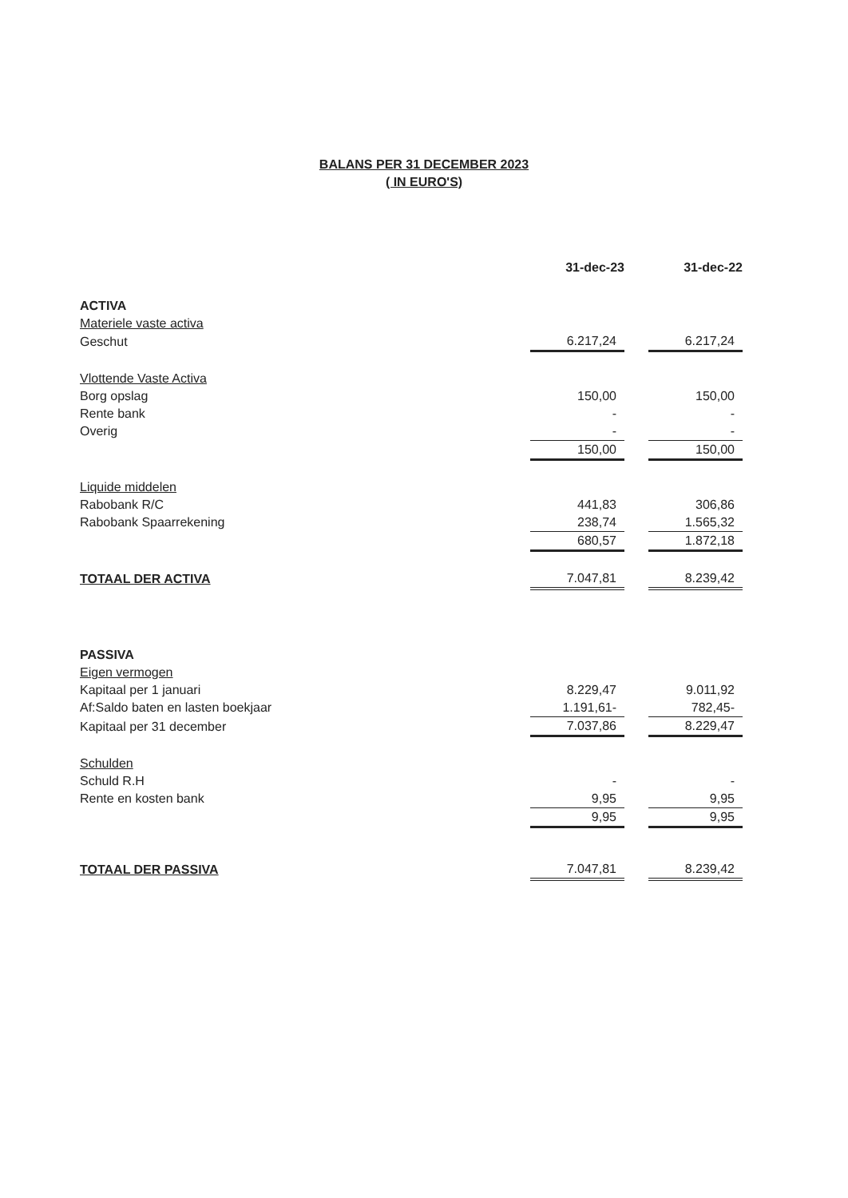BALANS PER 31 DECEMBER 2023
( IN EURO'S)
| | 31-dec-23 | | 31-dec-22 |
| ACTIVA | | | |
| Materiele vaste activa | | | |
| Geschut | 6.217,24 | | 6.217,24 |
| Vlottende Vaste Activa | | | |
| Borg opslag | 150,00 | | 150,00 |
| Rente bank | - | | - |
| Overig | - | | - |
| | 150,00 | | 150,00 |
| Liquide middelen | | | |
| Rabobank R/C | 441,83 | | 306,86 |
| Rabobank Spaarrekening | 238,74 | | 1.565,32 |
| | 680,57 | | 1.872,18 |
| TOTAAL DER ACTIVA | 7.047,81 | | 8.239,42 |
| PASSIVA | | | |
| Eigen vermogen | | | |
| Kapitaal per 1 januari | 8.229,47 | | 9.011,92 |
| Af:Saldo baten en lasten boekjaar | 1.191,61- | | 782,45- |
| Kapitaal per 31 december | 7.037,86 | | 8.229,47 |
| Schulden | | | |
| Schuld R.H | - | | - |
| Rente en kosten bank | 9,95 | | 9,95 |
| | 9,95 | | 9,95 |
| TOTAAL DER PASSIVA | 7.047,81 | | 8.239,42 |